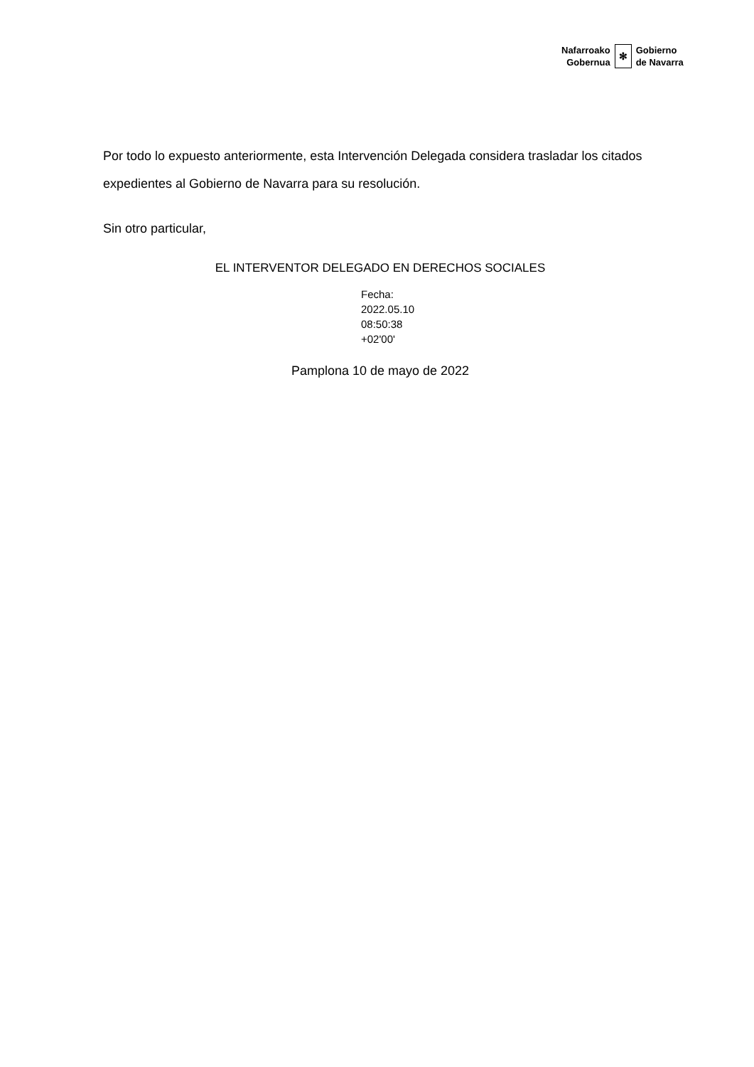Nafarroako
Gobernua
✻
Gobierno
de Navarra
Por todo lo expuesto anteriormente, esta Intervención Delegada considera trasladar los citados expedientes al Gobierno de Navarra para su resolución.
Sin otro particular,
EL INTERVENTOR DELEGADO EN DERECHOS SOCIALES
Fecha:
2022.05.10
08:50:38
+02'00'
Pamplona 10 de mayo de 2022